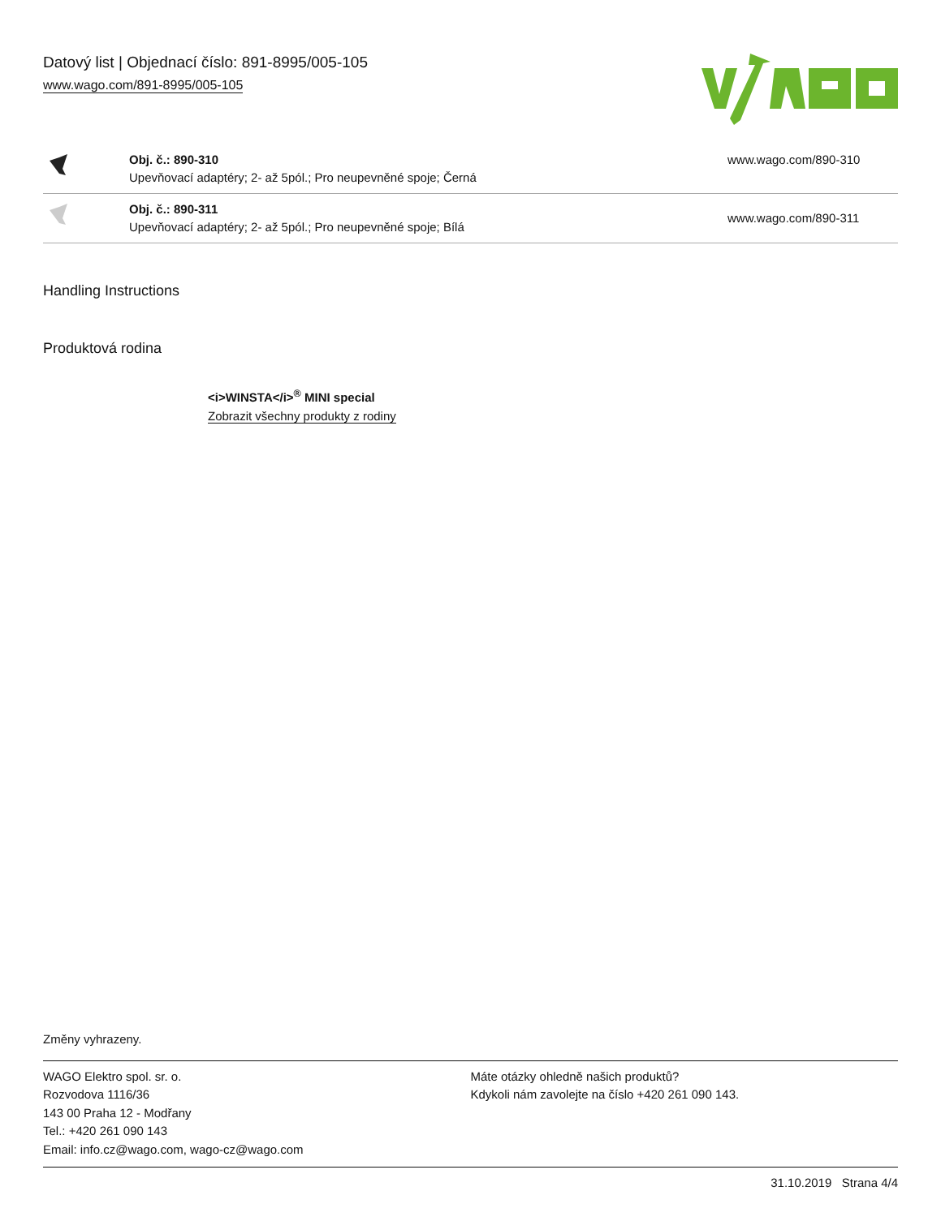Datový list | Objednací číslo: 891-8995/005-105
www.wago.com/891-8995/005-105
| | Obj. č.: 890-310 Upevňovací adaptéry; 2- až 5pól.; Pro neupevněné spoje; Černá | www.wago.com/890-310 |
| | Obj. č.: 890-311 Upevňovací adaptéry; 2- až 5pól.; Pro neupevněné spoje; Bílá | www.wago.com/890-311 |
Handling Instructions
Produktová rodina
<i>WINSTA</i><sup>®</sup> MINI special
Zobrazit všechny produkty z rodiny
Změny vyhrazeny.
WAGO Elektro spol. sr. o.
Rozvodova 1116/36
143 00 Praha 12 - Modřany
Tel.: +420 261 090 143
Email: info.cz@wago.com, wago-cz@wago.com
Máte otázky ohledně našich produktů?
Kdykoli nám zavolejte na číslo +420 261 090 143.
31.10.2019 Strana 4/4